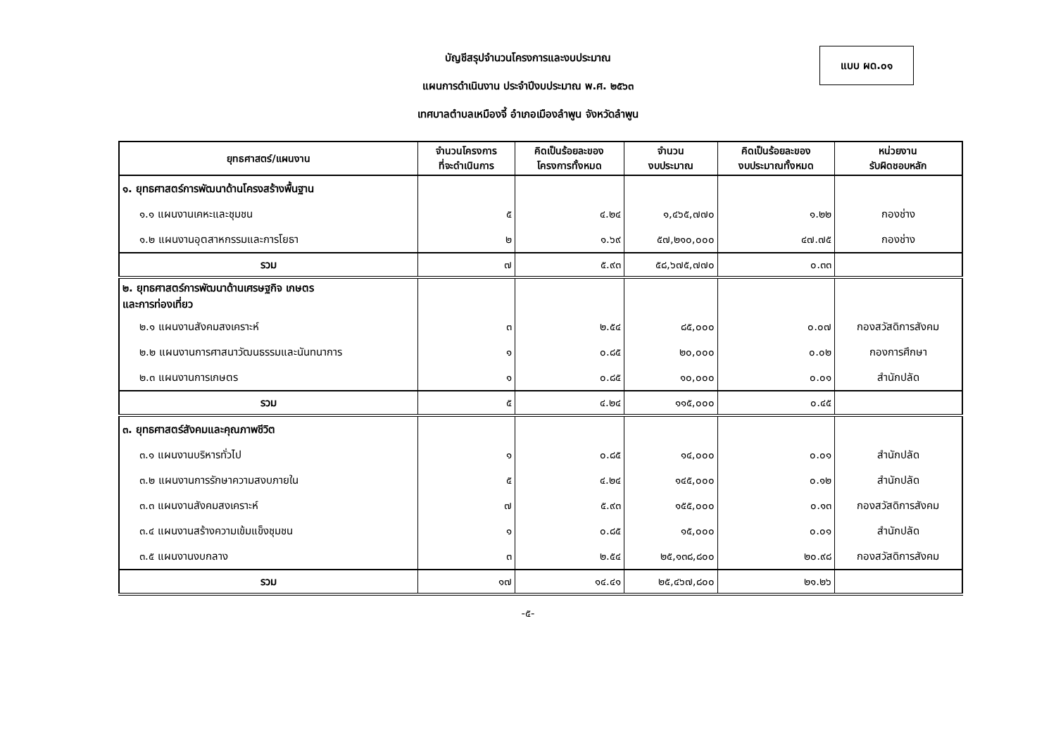บัญชีสรุปจำนวนโครงการและงบประมาณ
แผนการดำเนินงาน ประจำปีงบประมาณ พ.ศ. ๒๕๖๓
เทศบาลตำบลเหมืองจี้ อำเภอเมืองลำพูน จังหวัดลำพูน
แบบ ผด.๐๑
| ยุทธศาสตร์/แผนงาน | จำนวนโครงการ ที่จะดำเนินการ | คิดเป็นร้อยละของ โครงการทั้งหมด | จำนวน งบประมาณ | คิดเป็นร้อยละของ งบประมาณทั้งหมด | หน่วยงาน รับผิดชอบหลัก |
| --- | --- | --- | --- | --- | --- |
| ๑. ยุทธศาสตร์การพัฒนาด้านโครงสร้างพื้นฐาน | | | | | |
| ๑.๑ แผนงานเคหะและชุมชน | ๕ | ๔.๒๔ | ๑,๔๖๕,๗๗๐ | ๑.๒๒ | กองช่าง |
| ๑.๒ แผนงานอุตสาหกรรมและการโยธา | ๒ | ๑.๖๙ | ๕๗,๒๑๐,๐๐๐ | ๔๗.๗๕ | กองช่าง |
| รวม | ๗ | ๕.๙๓ | ๕๘,๖๗๕,๗๗๐ | ๐.๓๓ | |
| ๒. ยุทธศาสตร์การพัฒนาด้านเศรษฐกิจ เกษตร และการท่องเที่ยว | | | | | |
| ๒.๑ แผนงานสังคมสงเคราะห์ | ๓ | ๒.๕๔ | ๘๕,๐๐๐ | ๐.๐๗ | กองสวัสดิการสังคม |
| ๒.๒ แผนงานการศาสนาวัฒนธรรมและนันทนาการ | ๑ | ๐.๘๕ | ๒๐,๐๐๐ | ๐.๐๒ | กองการศึกษา |
| ๒.๓ แผนงานการเกษตร | ๑ | ๐.๘๕ | ๑๐,๐๐๐ | ๐.๐๑ | สำนักปลัด |
| รวม | ๕ | ๔.๒๔ | ๑๑๕,๐๐๐ | ๐.๔๕ | |
| ๓. ยุทธศาสตร์สังคมและคุณภาพชีวิต | | | | | |
| ๓.๑ แผนงานบริหารทั่วไป | ๑ | ๐.๘๕ | ๑๔,๐๐๐ | ๐.๐๑ | สำนักปลัด |
| ๓.๒ แผนงานการรักษาความสงบภายใน | ๕ | ๔.๒๔ | ๑๔๕,๐๐๐ | ๐.๑๒ | สำนักปลัด |
| ๓.๓ แผนงานสังคมสงเคราะห์ | ๗ | ๕.๙๓ | ๑๕๕,๐๐๐ | ๐.๑๓ | กองสวัสดิการสังคม |
| ๓.๔ แผนงานสร้างความเข้มแข็งชุมชน | ๑ | ๐.๘๕ | ๑๕,๐๐๐ | ๐.๐๑ | สำนักปลัด |
| ๓.๕ แผนงานงบกลาง | ๓ | ๒.๕๔ | ๒๕,๑๓๘,๘๐๐ | ๒๐.๙๘ | กองสวัสดิการสังคม |
| รวม | ๑๗ | ๑๔.๔๑ | ๒๕,๔๖๗,๘๐๐ | ๒๑.๒๖ | |
-๕-